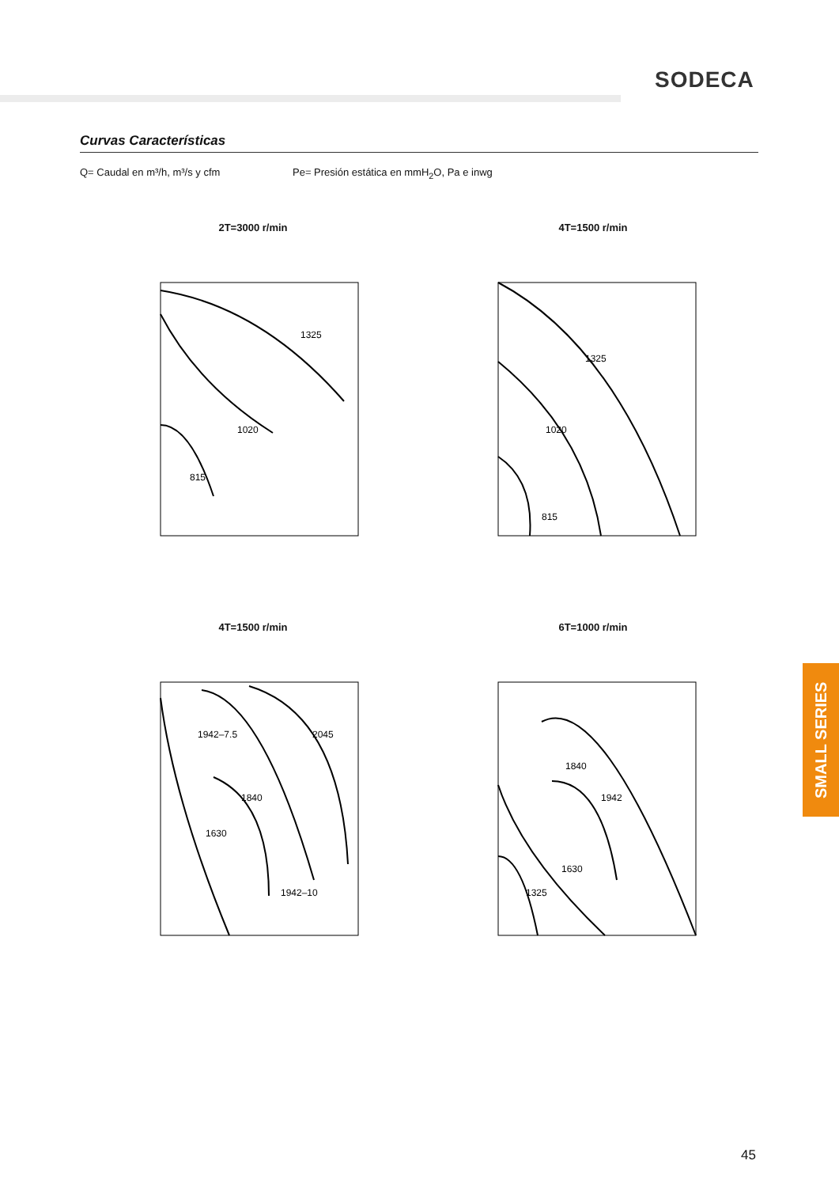SODECA
Curvas Características
Q= Caudal en m³/h, m³/s y cfm
Pe= Presión estática en mmH<sub>2</sub>O, Pa e inwg
2T=3000 r/min
1325
1020
815
4T=1500 r/min
1325
1020
815
4T=1500 r/min
1942–7.5
2045
1840
1630
1942–10
6T=1000 r/min
1942
1840
1630
1325
SMALL SERIES
45